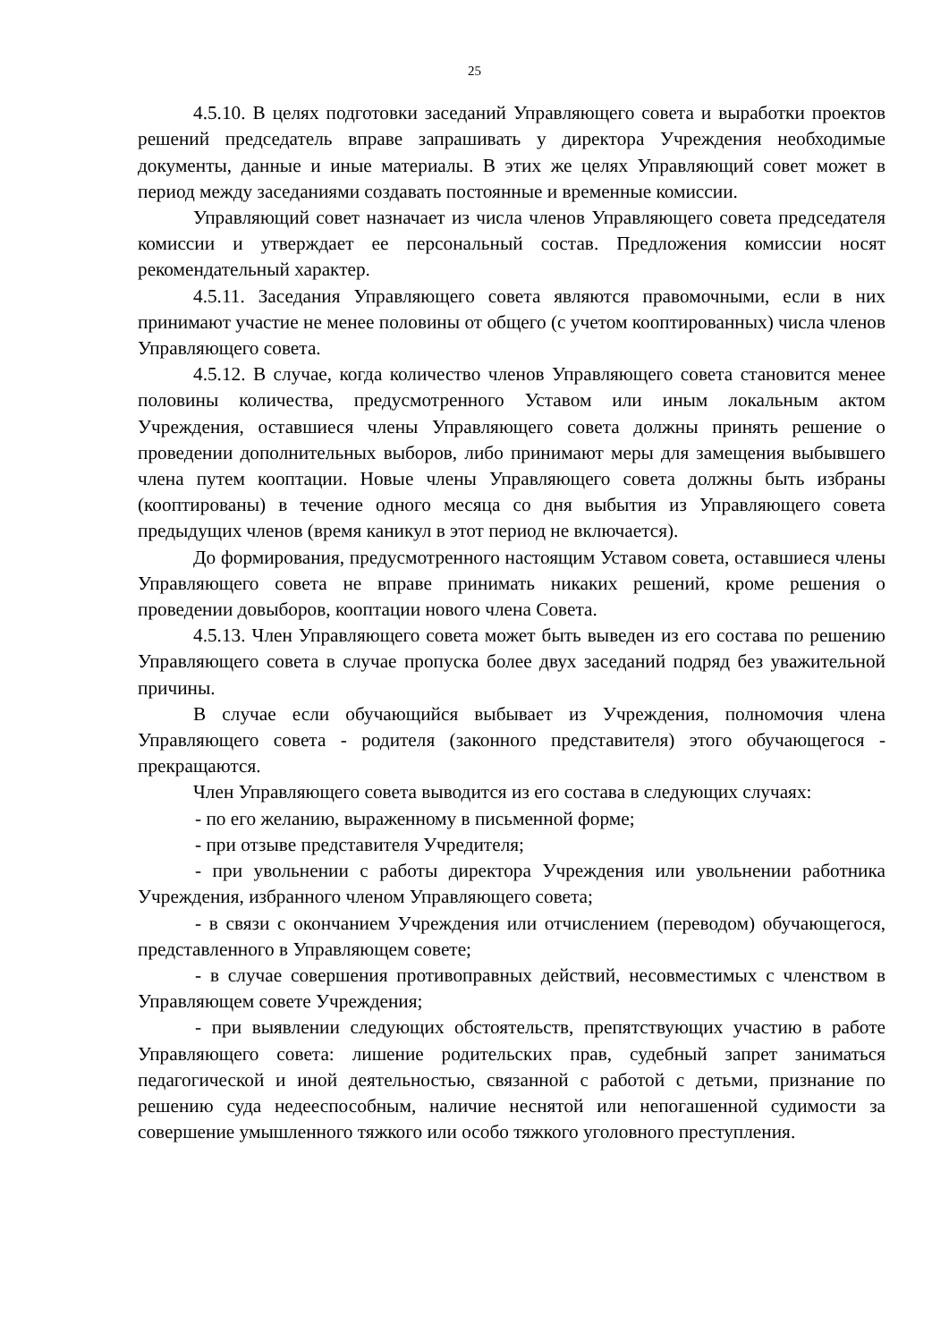25
4.5.10. В целях подготовки заседаний Управляющего совета и выработки проектов решений председатель вправе запрашивать у директора Учреждения необходимые документы, данные и иные материалы. В этих же целях Управляющий совет может в период между заседаниями создавать постоянные и временные комиссии.
Управляющий совет назначает из числа членов Управляющего совета председателя комиссии и утверждает ее персональный состав. Предложения комиссии носят рекомендательный характер.
4.5.11. Заседания Управляющего совета являются правомочными, если в них принимают участие не менее половины от общего (с учетом кооптированных) числа членов Управляющего совета.
4.5.12. В случае, когда количество членов Управляющего совета становится менее половины количества, предусмотренного Уставом или иным локальным актом Учреждения, оставшиеся члены Управляющего совета должны принять решение о проведении дополнительных выборов, либо принимают меры для замещения выбывшего члена путем кооптации. Новые члены Управляющего совета должны быть избраны (кооптированы) в течение одного месяца со дня выбытия из Управляющего совета предыдущих членов (время каникул в этот период не включается).
До формирования, предусмотренного настоящим Уставом совета, оставшиеся члены Управляющего совета не вправе принимать никаких решений, кроме решения о проведении довыборов, кооптации нового члена Совета.
4.5.13. Член Управляющего совета может быть выведен из его состава по решению Управляющего совета в случае пропуска более двух заседаний подряд без уважительной причины.
В случае если обучающийся выбывает из Учреждения, полномочия члена Управляющего совета - родителя (законного представителя) этого обучающегося - прекращаются.
Член Управляющего совета выводится из его состава в следующих случаях:
- по его желанию, выраженному в письменной форме;
- при отзыве представителя Учредителя;
- при увольнении с работы директора Учреждения или увольнении работника Учреждения, избранного членом Управляющего совета;
- в связи с окончанием Учреждения или отчислением (переводом) обучающегося, представленного в Управляющем совете;
- в случае совершения противоправных действий, несовместимых с членством в Управляющем совете Учреждения;
- при выявлении следующих обстоятельств, препятствующих участию в работе Управляющего совета: лишение родительских прав, судебный запрет заниматься педагогической и иной деятельностью, связанной с работой с детьми, признание по решению суда недееспособным, наличие неснятой или непогашенной судимости за совершение умышленного тяжкого или особо тяжкого уголовного преступления.